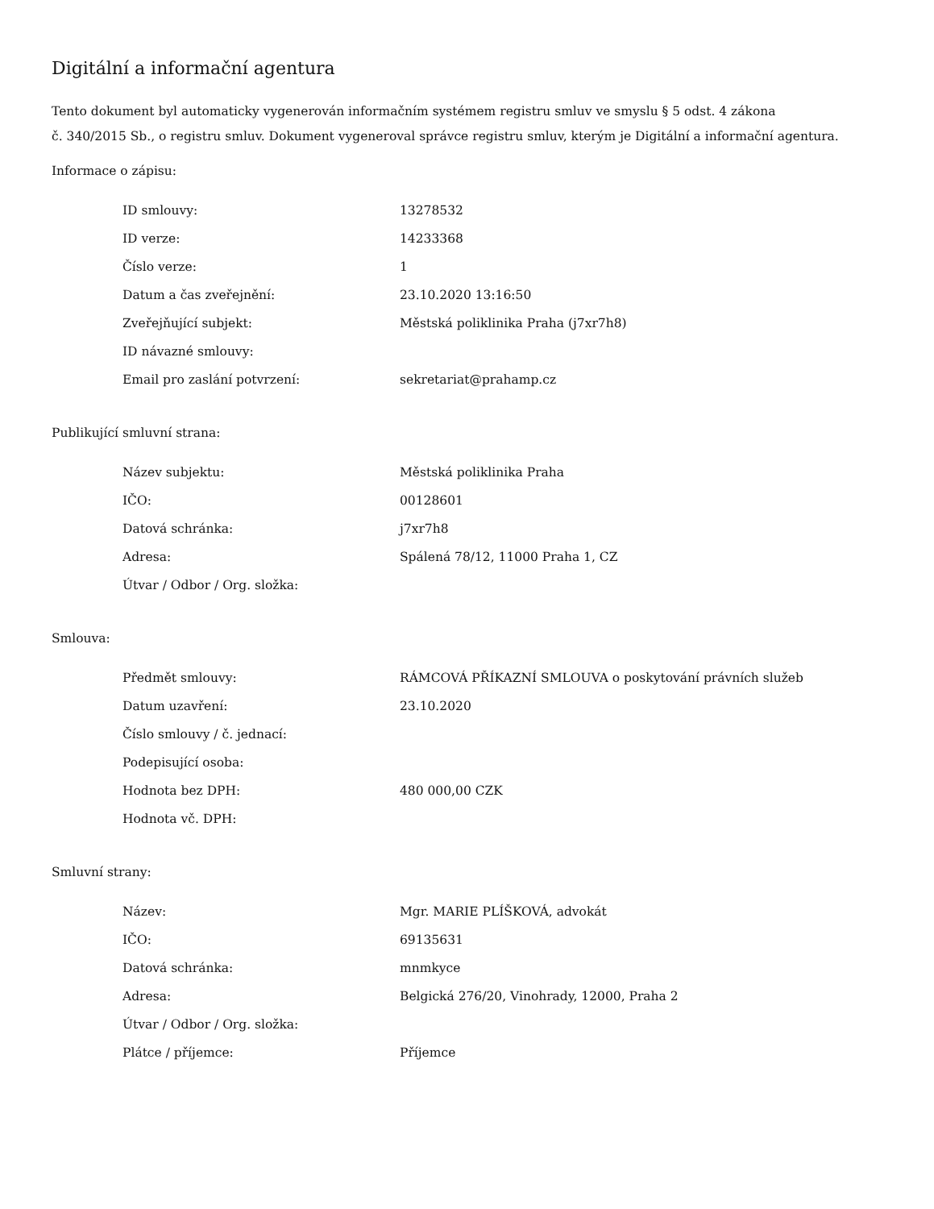Digitální a informační agentura
Tento dokument byl automaticky vygenerován informačním systémem registru smluv ve smyslu § 5 odst. 4 zákona
č. 340/2015 Sb., o registru smluv. Dokument vygeneroval správce registru smluv, kterým je Digitální a informační agentura.
Informace o zápisu:
| ID smlouvy: | 13278532 |
| ID verze: | 14233368 |
| Číslo verze: | 1 |
| Datum a čas zveřejnění: | 23.10.2020 13:16:50 |
| Zveřejňující subjekt: | Městská poliklinika Praha (j7xr7h8) |
| ID návazné smlouvy: | |
| Email pro zaslání potvrzení: | sekretariat@prahamp.cz |
Publikující smluvní strana:
| Název subjektu: | Městská poliklinika Praha |
| IČO: | 00128601 |
| Datová schránka: | j7xr7h8 |
| Adresa: | Spálená 78/12, 11000 Praha 1, CZ |
| Útvar / Odbor / Org. složka: | |
Smlouva:
| Předmět smlouvy: | RÁMCOVÁ PŘÍKAZNÍ SMLOUVA o poskytování právních služeb |
| Datum uzavření: | 23.10.2020 |
| Číslo smlouvy / č. jednací: | |
| Podepisující osoba: | |
| Hodnota bez DPH: | 480 000,00 CZK |
| Hodnota vč. DPH: | |
Smluvní strany:
| Název: | Mgr. MARIE PLÍŠKOVÁ, advokát |
| IČO: | 69135631 |
| Datová schránka: | mnmkyce |
| Adresa: | Belgická 276/20, Vinohrady, 12000, Praha 2 |
| Útvar / Odbor / Org. složka: | |
| Plátce / příjemce: | Příjemce |